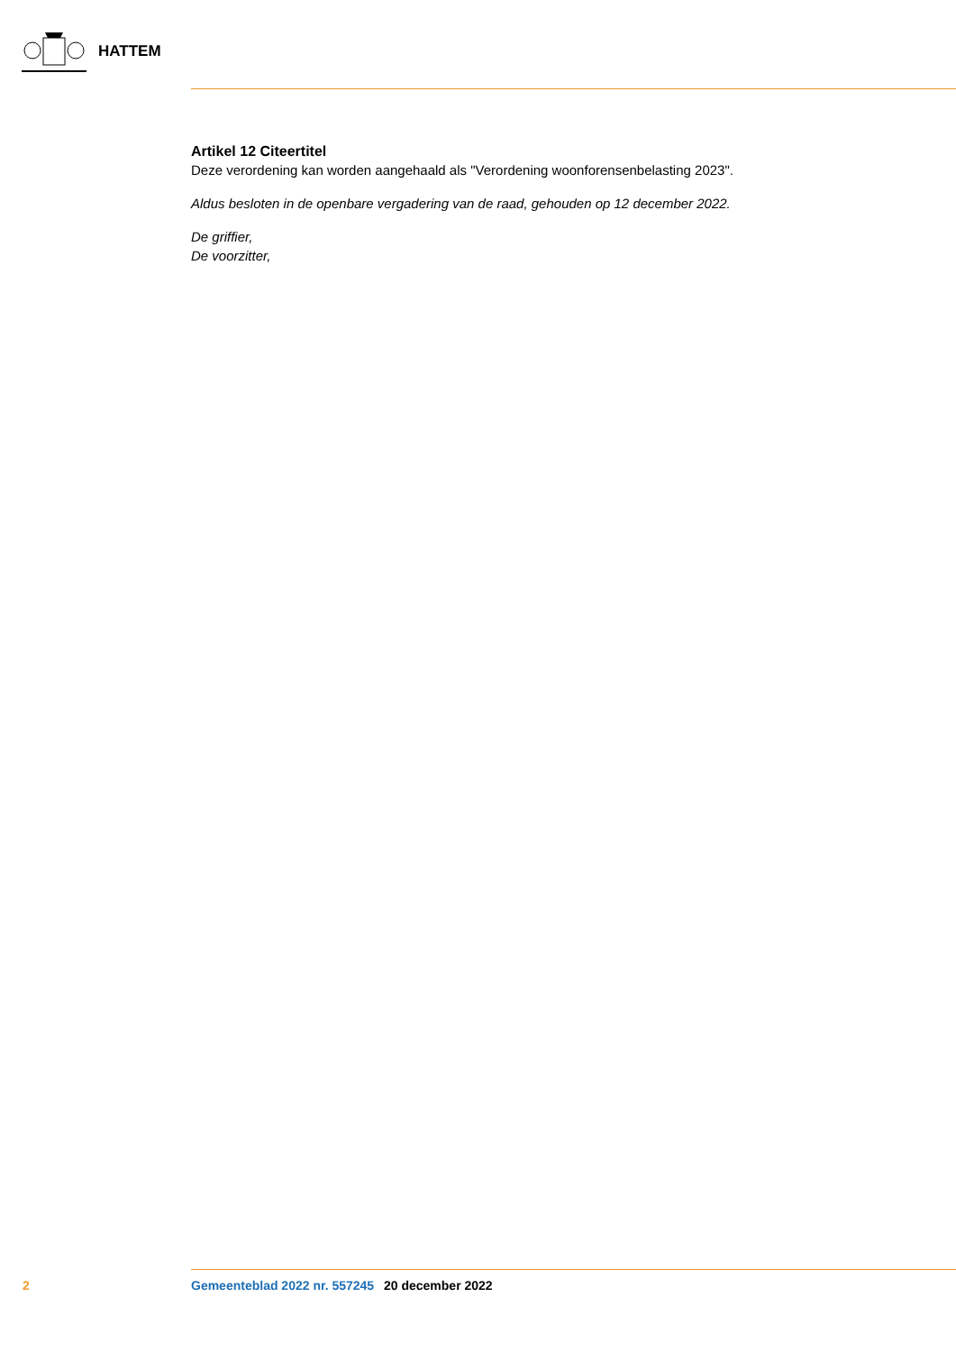HATTEM
Artikel 12 Citeertitel
Deze verordening kan worden aangehaald als "Verordening woonforensenbelasting 2023".
Aldus besloten in de openbare vergadering van de raad, gehouden op 12 december 2022.
De griffier,
De voorzitter,
2 Gemeenteblad 2022 nr. 557245 20 december 2022